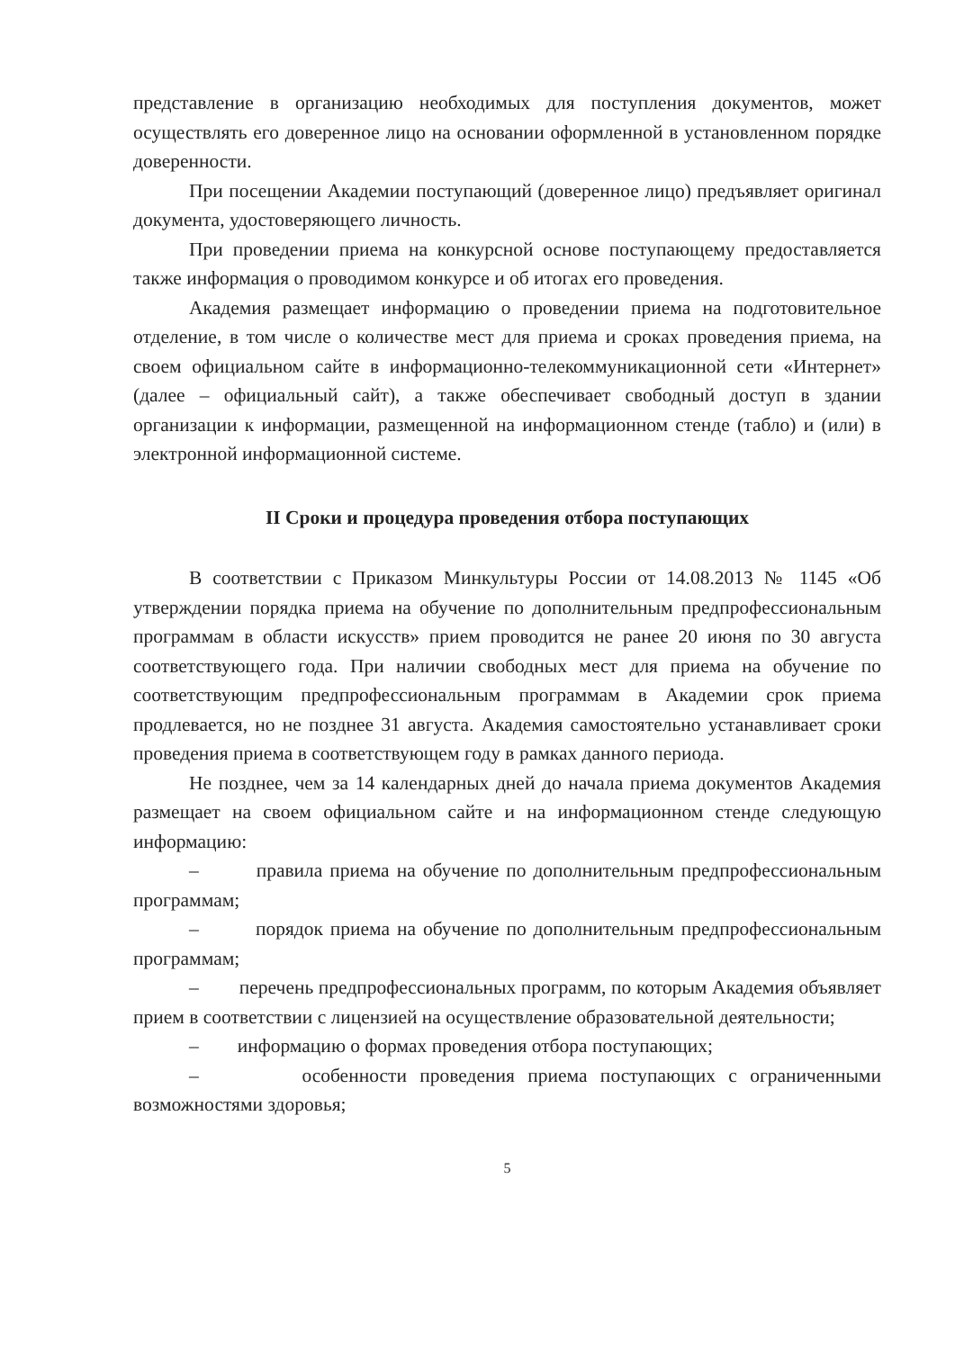представление в организацию необходимых для поступления документов, может осуществлять его доверенное лицо на основании оформленной в установленном порядке доверенности.
При посещении Академии поступающий (доверенное лицо) предъявляет оригинал документа, удостоверяющего личность.
При проведении приема на конкурсной основе поступающему предоставляется также информация о проводимом конкурсе и об итогах его проведения.
Академия размещает информацию о проведении приема на подготовительное отделение, в том числе о количестве мест для приема и сроках проведения приема, на своем официальном сайте в информационно-телекоммуникационной сети «Интернет» (далее – официальный сайт), а также обеспечивает свободный доступ в здании организации к информации, размещенной на информационном стенде (табло) и (или) в электронной информационной системе.
II Сроки и процедура проведения отбора поступающих
В соответствии с Приказом Минкультуры России от 14.08.2013 № 1145 «Об утверждении порядка приема на обучение по дополнительным предпрофессиональным программам в области искусств» прием проводится не ранее 20 июня по 30 августа соответствующего года. При наличии свободных мест для приема на обучение по соответствующим предпрофессиональным программам в Академии срок приема продлевается, но не позднее 31 августа. Академия самостоятельно устанавливает сроки проведения приема в соответствующем году в рамках данного периода.
Не позднее, чем за 14 календарных дней до начала приема документов Академия размещает на своем официальном сайте и на информационном стенде следующую информацию:
– правила приема на обучение по дополнительным предпрофессиональным программам;
– порядок приема на обучение по дополнительным предпрофессиональным программам;
– перечень предпрофессиональных программ, по которым Академия объявляет прием в соответствии с лицензией на осуществление образовательной деятельности;
– информацию о формах проведения отбора поступающих;
– особенности проведения приема поступающих с ограниченными возможностями здоровья;
5